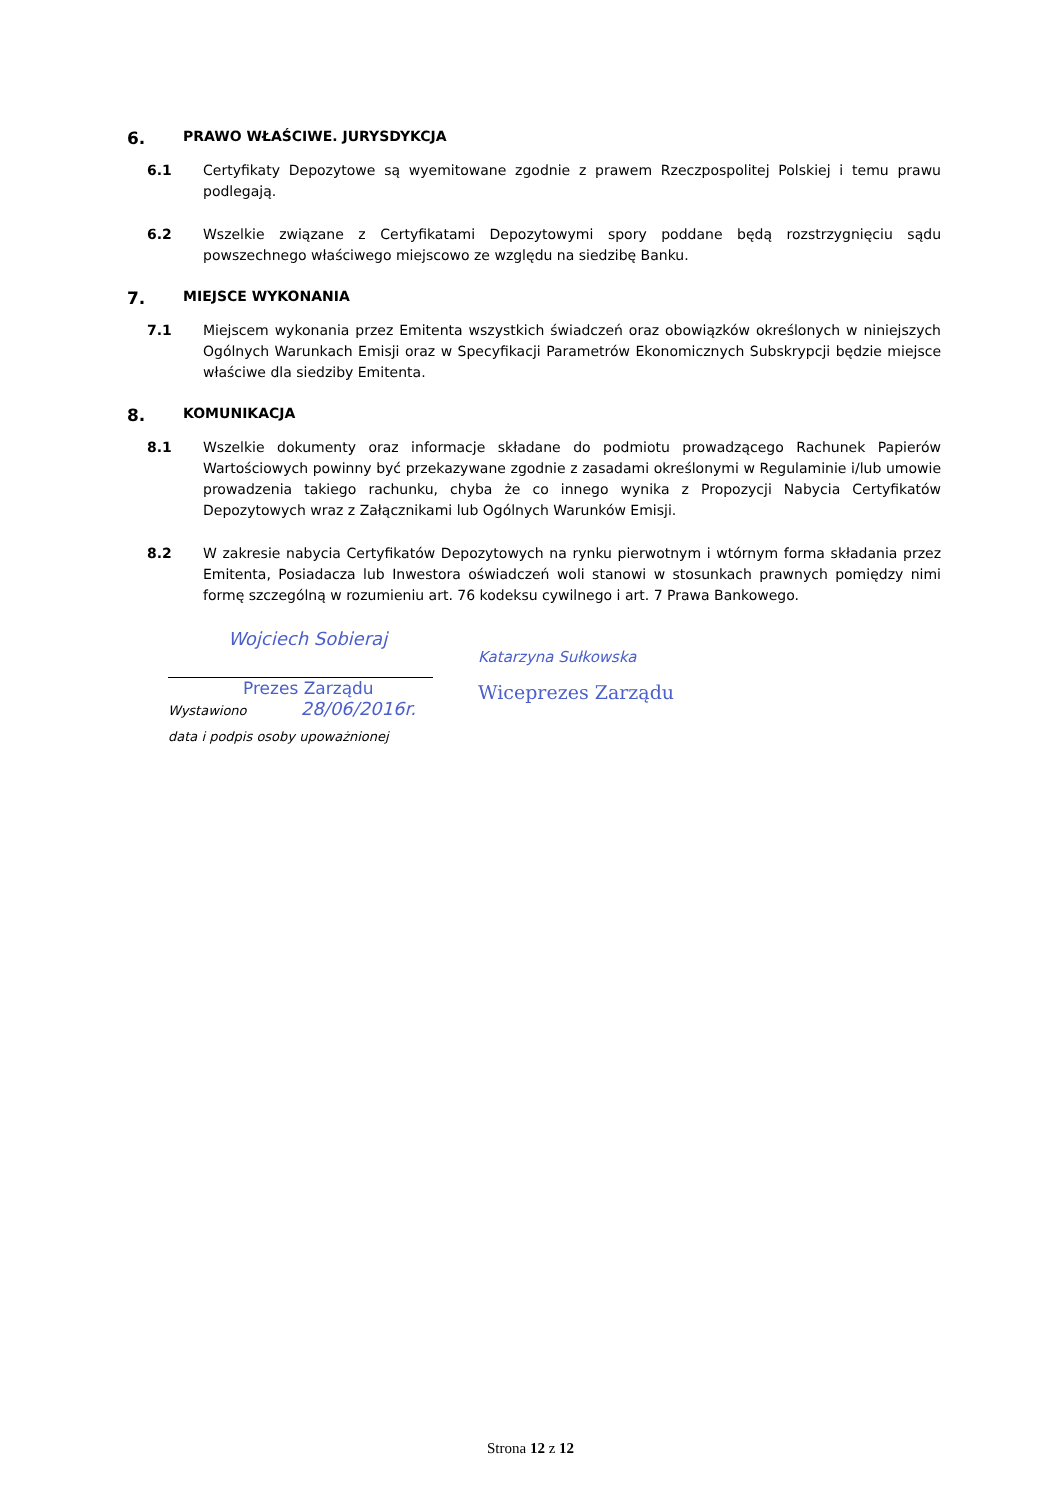6. PRAWO WŁAŚCIWE. JURYSDYKCJA
6.1 Certyfikaty Depozytowe są wyemitowane zgodnie z prawem Rzeczpospolitej Polskiej i temu prawu podlegają.
6.2 Wszelkie związane z Certyfikatami Depozytowymi spory poddane będą rozstrzygnięciu sądu powszechnego właściwego miejscowo ze względu na siedzibę Banku.
7. MIEJSCE WYKONANIA
7.1 Miejscem wykonania przez Emitenta wszystkich świadczeń oraz obowiązków określonych w niniejszych Ogólnych Warunkach Emisji oraz w Specyfikacji Parametrów Ekonomicznych Subskrypcji będzie miejsce właściwe dla siedziby Emitenta.
8. KOMUNIKACJA
8.1 Wszelkie dokumenty oraz informacje składane do podmiotu prowadzącego Rachunek Papierów Wartościowych powinny być przekazywane zgodnie z zasadami określonymi w Regulaminie i/lub umowie prowadzenia takiego rachunku, chyba że co innego wynika z Propozycji Nabycia Certyfikatów Depozytowych wraz z Załącznikami lub Ogólnych Warunków Emisji.
8.2 W zakresie nabycia Certyfikatów Depozytowych na rynku pierwotnym i wtórnym forma składania przez Emitenta, Posiadacza lub Inwestora oświadczeń woli stanowi w stosunkach prawnych pomiędzy nimi formę szczególną w rozumieniu art. 76 kodeksu cywilnego i art. 7 Prawa Bankowego.
Wojciech Sobieraj
Prezes Zarządu
Wystawiono 28/06/2016r.
data i podpis osoby upoważnionej
Katarzyna Sułkowska
Wiceprezes Zarządu
Strona 12 z 12